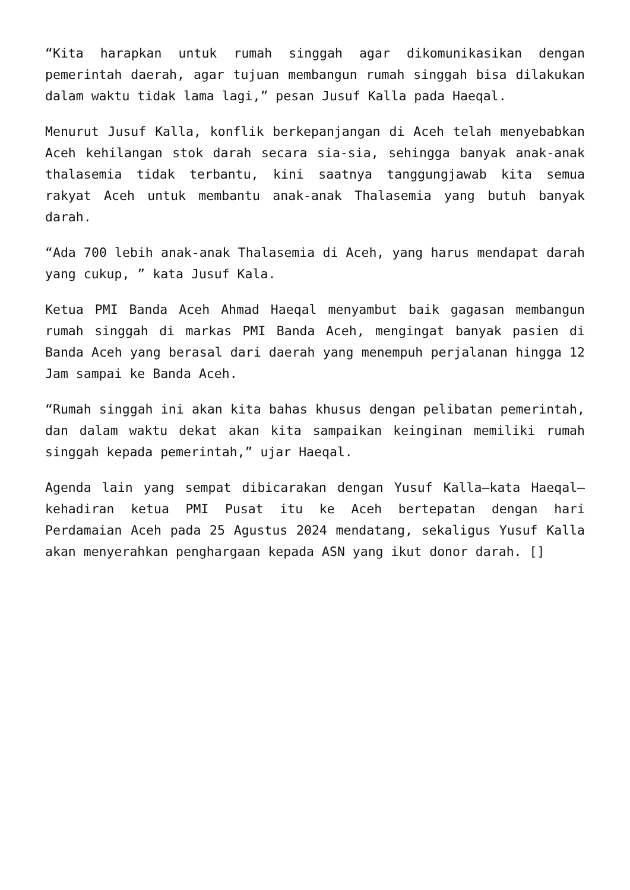“Kita harapkan untuk rumah singgah agar dikomunikasikan dengan pemerintah daerah, agar tujuan membangun rumah singgah bisa dilakukan dalam waktu tidak lama lagi,” pesan Jusuf Kalla pada Haeqal.
Menurut Jusuf Kalla, konflik berkepanjangan di Aceh telah menyebabkan Aceh kehilangan stok darah secara sia-sia, sehingga banyak anak-anak thalasemia tidak terbantu, kini saatnya tanggungjawab kita semua rakyat Aceh untuk membantu anak-anak Thalasemia yang butuh banyak darah.
“Ada 700 lebih anak-anak Thalasemia di Aceh, yang harus mendapat darah yang cukup, ” kata Jusuf Kala.
Ketua PMI Banda Aceh Ahmad Haeqal menyambut baik gagasan membangun rumah singgah di markas PMI Banda Aceh, mengingat banyak pasien di Banda Aceh yang berasal dari daerah yang menempuh perjalanan hingga 12 Jam sampai ke Banda Aceh.
“Rumah singgah ini akan kita bahas khusus dengan pelibatan pemerintah, dan dalam waktu dekat akan kita sampaikan keinginan memiliki rumah singgah kepada pemerintah,” ujar Haeqal.
Agenda lain yang sempat dibicarakan dengan Yusuf Kalla—kata Haeqal—kehadiran ketua PMI Pusat itu ke Aceh bertepatan dengan hari Perdamaian Aceh pada 25 Agustus 2024 mendatang, sekaligus Yusuf Kalla akan menyerahkan penghargaan kepada ASN yang ikut donor darah. []